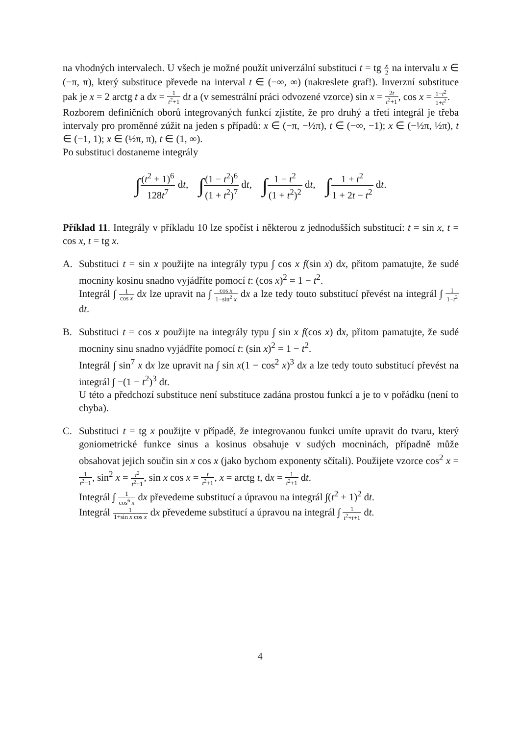na vhodných intervalech. U všech je možné použít univerzální substituci t = tg x 2 na intervalu x ∈ (−π, π), který substituce převede na interval t ∈ (−∞, ∞) (nakreslete graf!). Inverzní substituce pak je x = 2 arctg t a dx = 1 t<sup>2</sup>+1 dt a (v semestrální práci odvozené vzorce) sin x = 2t t<sup>2</sup>+1, cos x = 1−t<sup>2</sup> 1+t<sup>2</sup>.
Rozborem definičních oborů integrovaných funkcí zjistíte, že pro druhý a třetí integrál je třeba intervaly pro proměnné zúžit na jeden s případů: x ∈ (−π, −½π), t ∈ (−∞, −1); x ∈ (−½π, ½π), t ∈ (−1, 1); x ∈ (½π, π), t ∈ (1, ∞).
Po substituci dostaneme integrály
∫(t<sup>2</sup> + 1)<sup>6</sup> 128t<sup>7</sup> dt, ∫(1 − t<sup>2</sup>)<sup>6</sup> (1 + t<sup>2</sup>)<sup>7</sup> dt, ∫1 − t<sup>2</sup> (1 + t<sup>2</sup>)<sup>2</sup> dt, ∫1 + t<sup>2</sup> 1 + 2t − t<sup>2</sup> dt.
Příklad 11. Integrály v příkladu 10 lze spočíst i některou z jednodušších substitucí: t = sin x, t = cos x, t = tg x.
A. Substituci t = sin x použijte na integrály typu ∫ cos x f(sin x) dx, přitom pamatujte, že sudé mocniny kosinu snadno vyjádříte pomocí t: (cos x)<sup>2</sup> = 1 − t<sup>2</sup>.
Integrál ∫ 1 cos x dx lze upravit na ∫ cos x 1−sin<sup>2</sup> x dx a lze tedy touto substitucí převést na integrál ∫ 1 1−t<sup>2</sup> dt.
B. Substituci t = cos x použijte na integrály typu ∫ sin x f(cos x) dx, přitom pamatujte, že sudé mocniny sinu snadno vyjádříte pomocí t: (sin x)<sup>2</sup> = 1 − t<sup>2</sup>.
Integrál ∫ sin<sup>7</sup> x dx lze upravit na ∫ sin x(1 − cos<sup>2</sup> x)<sup>3</sup> dx a lze tedy touto substitucí převést na integrál ∫ −(1 − t<sup>2</sup>)<sup>3</sup> dt.
U této a předchozí substituce není substituce zadána prostou funkcí a je to v pořádku (není to chyba).
C. Substituci t = tg x použijte v případě, že integrovanou funkci umíte upravit do tvaru, který goniometrické funkce sinus a kosinus obsahuje v sudých mocninách, případně může obsahovat jejich součin sin x cos x (jako bychom exponenty sčítali). Použijete vzorce cos<sup>2</sup> x = 1 t<sup>2</sup>+1, sin<sup>2</sup> x = t<sup>2</sup> t<sup>2</sup>+1, sin x cos x = t t<sup>2</sup>+1, x = arctg t, dx = 1 t<sup>2</sup>+1 dt.
Integrál ∫ 1 cos<sup>6</sup> x dx převedeme substitucí a úpravou na integrál ∫(t<sup>2</sup> + 1)<sup>2</sup> dt.
Integrál 1 1+sin x cos x dx převedeme substitucí a úpravou na integrál ∫ 1 t<sup>2</sup>+t+1 dt.
4